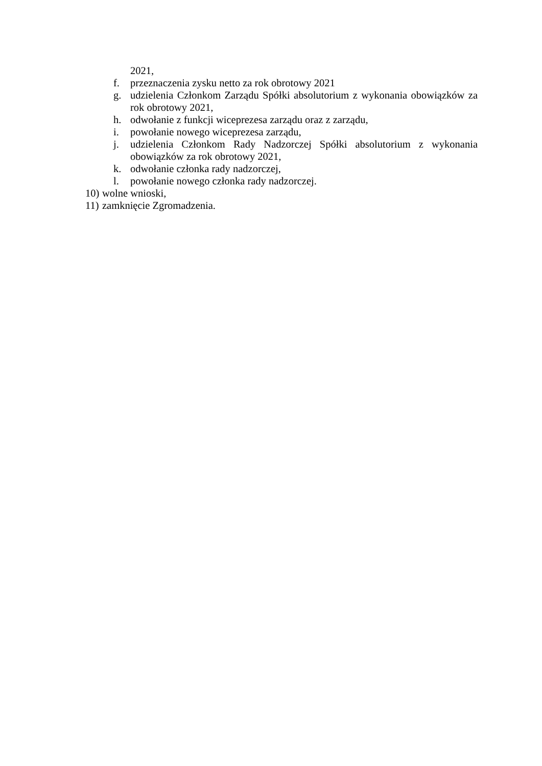2021,
f. przeznaczenia zysku netto za rok obrotowy 2021
g. udzielenia Członkom Zarządu Spółki absolutorium z wykonania obowiązków za rok obrotowy 2021,
h. odwołanie z funkcji wiceprezesa zarządu oraz z zarządu,
i. powołanie nowego wiceprezesa zarządu,
j. udzielenia Członkom Rady Nadzorczej Spółki absolutorium z wykonania obowiązków za rok obrotowy 2021,
k. odwołanie członka rady nadzorczej,
l. powołanie nowego członka rady nadzorczej.
10) wolne wnioski,
11) zamknięcie Zgromadzenia.